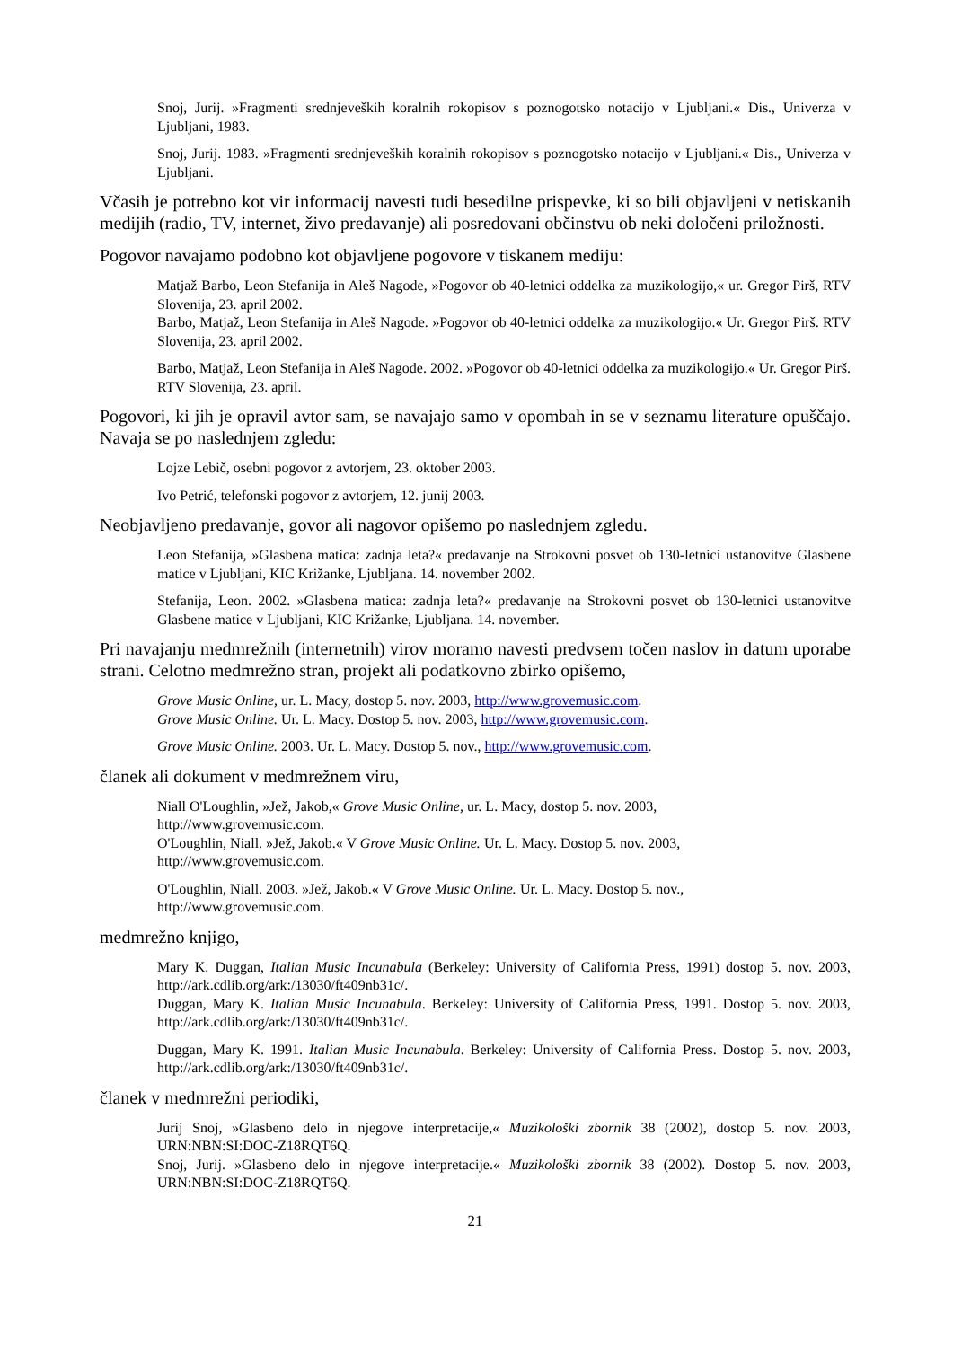Snoj, Jurij. »Fragmenti srednjeveških koralnih rokopisov s poznogotsko notacijo v Ljubljani.« Dis., Univerza v Ljubljani, 1983.
Snoj, Jurij. 1983. »Fragmenti srednjeveških koralnih rokopisov s poznogotsko notacijo v Ljubljani.« Dis., Univerza v Ljubljani.
Včasih je potrebno kot vir informacij navesti tudi besedilne prispevke, ki so bili objavljeni v netiskanih medijih (radio, TV, internet, živo predavanje) ali posredovani občinstvu ob neki določeni priložnosti.
Pogovor navajamo podobno kot objavljene pogovore v tiskanem mediju:
Matjaž Barbo, Leon Stefanija in Aleš Nagode, »Pogovor ob 40-letnici oddelka za muzikologijo,« ur. Gregor Pirš, RTV Slovenija, 23. april 2002.
Barbo, Matjaž, Leon Stefanija in Aleš Nagode. »Pogovor ob 40-letnici oddelka za muzikologijo.« Ur. Gregor Pirš. RTV Slovenija, 23. april 2002.
Barbo, Matjaž, Leon Stefanija in Aleš Nagode. 2002. »Pogovor ob 40-letnici oddelka za muzikologijo.« Ur. Gregor Pirš. RTV Slovenija, 23. april.
Pogovori, ki jih je opravil avtor sam, se navajajo samo v opombah in se v seznamu literature opuščajo. Navaja se po naslednjem zgledu:
Lojze Lebič, osebni pogovor z avtorjem, 23. oktober 2003.
Ivo Petrić, telefonski pogovor z avtorjem, 12. junij 2003.
Neobjavljeno predavanje, govor ali nagovor opišemo po naslednjem zgledu.
Leon Stefanija, »Glasbena matica: zadnja leta?« predavanje na Strokovni posvet ob 130-letnici ustanovitve Glasbene matice v Ljubljani, KIC Križanke, Ljubljana. 14. november 2002.
Stefanija, Leon. 2002. »Glasbena matica: zadnja leta?« predavanje na Strokovni posvet ob 130-letnici ustanovitve Glasbene matice v Ljubljani, KIC Križanke, Ljubljana. 14. november.
Pri navajanju medmrežnih (internetnih) virov moramo navesti predvsem točen naslov in datum uporabe strani. Celotno medmrežno stran, projekt ali podatkovno zbirko opišemo,
Grove Music Online, ur. L. Macy, dostop 5. nov. 2003, http://www.grovemusic.com.
Grove Music Online. Ur. L. Macy. Dostop 5. nov. 2003, http://www.grovemusic.com.
Grove Music Online. 2003. Ur. L. Macy. Dostop 5. nov., http://www.grovemusic.com.
članek ali dokument v medmrežnem viru,
Niall O'Loughlin, »Jež, Jakob,« Grove Music Online, ur. L. Macy, dostop 5. nov. 2003,
http://www.grovemusic.com.
O'Loughlin, Niall. »Jež, Jakob.« V Grove Music Online. Ur. L. Macy. Dostop 5. nov. 2003,
http://www.grovemusic.com.
O'Loughlin, Niall. 2003. »Jež, Jakob.« V Grove Music Online. Ur. L. Macy. Dostop 5. nov.,
http://www.grovemusic.com.
medmrežno knjigo,
Mary K. Duggan, Italian Music Incunabula (Berkeley: University of California Press, 1991) dostop 5. nov. 2003, http://ark.cdlib.org/ark:/13030/ft409nb31c/.
Duggan, Mary K. Italian Music Incunabula. Berkeley: University of California Press, 1991. Dostop 5. nov. 2003, http://ark.cdlib.org/ark:/13030/ft409nb31c/.
Duggan, Mary K. 1991. Italian Music Incunabula. Berkeley: University of California Press. Dostop 5. nov. 2003, http://ark.cdlib.org/ark:/13030/ft409nb31c/.
članek v medmrežni periodiki,
Jurij Snoj, »Glasbeno delo in njegove interpretacije,« Muzikološki zbornik 38 (2002), dostop 5. nov. 2003, URN:NBN:SI:DOC-Z18RQT6Q.
Snoj, Jurij. »Glasbeno delo in njegove interpretacije.« Muzikološki zbornik 38 (2002). Dostop 5. nov. 2003, URN:NBN:SI:DOC-Z18RQT6Q.
21